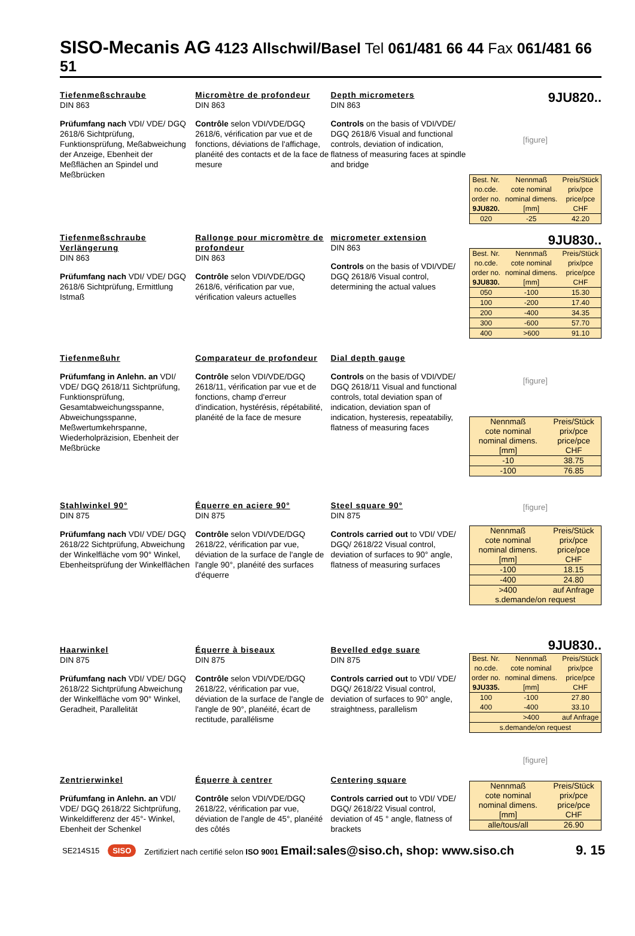SISO-Mecanis AG 4123 Allschwil/Basel Tel 061/481 66 44 Fax 061/481 66 51
Tiefenmeßschraube
DIN 863
Prüfumfang nach VDI/ VDE/ DGQ 2618/6 Sichtprüfung, Funktionsprüfung, Meßabweichung der Anzeige, Ebenheit der Meßflächen an Spindel und Meßbrücken
Micromètre de profondeur
DIN 863
Contrôle selon VDI/VDE/DGQ 2618/6, vérification par vue et de fonctions, déviations de l'affichage, planéité des contacts et de la face de mesure
Depth micrometers
DIN 863
Controls on the basis of VDI/VDE/ DGQ 2618/6 Visual and functional controls, deviation of indication, flatness of measuring faces at spindle and bridge
9JU820..
[figure]
| Best. Nr. no.cde. order no. 9JU820. | Nennmaß cote nominal nominal dimens. [mm] | Preis/Stück prix/pce price/pce CHF |
| 020 | -25 | 42.20 |
Tiefenmeßschraube Verlängerung
DIN 863
Prüfumfang nach VDI/ VDE/ DGQ 2618/6 Sichtprüfung, Ermittlung Istmaß
Rallonge pour micromètre de profondeur
DIN 863
Contrôle selon VDI/VDE/DGQ 2618/6, vérification par vue, vérification valeurs actuelles
micrometer extension
DIN 863
Controls on the basis of VDI/VDE/ DGQ 2618/6 Visual control, determining the actual values
9JU830..
| Best. Nr. no.cde. order no. 9JU830. | Nennmaß cote nominal nominal dimens. [mm] | Preis/Stück prix/pce price/pce CHF |
| 050 | -100 | 15.30 |
| 100 | -200 | 17.40 |
| 200 | -400 | 34.35 |
| 300 | -600 | 57.70 |
| 400 | >600 | 91.10 |
Tiefenmeßuhr
Prüfumfang in Anlehn. an VDI/ VDE/ DGQ 2618/11 Sichtprüfung, Funktionsprüfung, Gesamtabweichungsspanne, Abweichungsspanne, Meßwertumkehrspanne, Wiederholpräzision, Ebenheit der Meßbrücke
Comparateur de profondeur
Contrôle selon VDI/VDE/DGQ 2618/11, vérification par vue et de fonctions, champ d'erreur d'indication, hystérésis, répétabilité, planéité de la face de mesure
Dial depth gauge
Controls on the basis of VDI/VDE/ DGQ 2618/11 Visual and functional controls, total deviation span of indication, deviation span of indication, hysteresis, repeatabiliy, flatness of measuring faces
[figure]
| Nennmaß cote nominal nominal dimens. [mm] | Preis/Stück prix/pce price/pce CHF |
| -10 | 38.75 |
| -100 | 76.85 |
Stahlwinkel 90°
DIN 875
Prüfumfang nach VDI/ VDE/ DGQ 2618/22 Sichtprüfung, Abweichung der Winkelfläche vom 90° Winkel, Ebenheitsprüfung der Winkelflächen
Équerre en aciere 90°
DIN 875
Contrôle selon VDI/VDE/DGQ 2618/22, vérification par vue, déviation de la surface de l'angle de l'angle 90°, planéité des surfaces d'équerre
Steel square 90°
DIN 875
Controls carried out to VDI/ VDE/ DGQ/ 2618/22 Visual control, deviation of surfaces to 90° angle, flatness of measuring surfaces
[figure]
| Nennmaß cote nominal nominal dimens. [mm] | Preis/Stück prix/pce price/pce CHF |
| -100 | 18.15 |
| -400 | 24.80 |
| >400 | auf Anfrage |
| s.demande/on request | |
Haarwinkel
DIN 875
Prüfumfang nach VDI/ VDE/ DGQ 2618/22 Sichtprüfung Abweichung der Winkelfläche vom 90° Winkel, Geradheit, Parallelität
Équerre à biseaux
DIN 875
Contrôle selon VDI/VDE/DGQ 2618/22, vérification par vue, déviation de la surface de l'angle de l'angle de 90°, planéité, écart de rectitude, parallélisme
Bevelled edge suare
DIN 875
Controls carried out to VDI/ VDE/ DGQ/ 2618/22 Visual control, deviation of surfaces to 90° angle, straightness, parallelism
9JU830..
| Best. Nr. no.cde. order no. 9JU335. | Nennmaß cote nominal nominal dimens. [mm] | Preis/Stück prix/pce price/pce CHF |
| 100 | -100 | 27.80 |
| 400 | -400 | 33.10 |
| | >400 | auf Anfrage |
| s.demande/on request | | |
Zentrierwinkel
Prüfumfang in Anlehn. an VDI/ VDE/ DGQ 2618/22 Sichtprüfung, Winkeldifferenz der 45°- Winkel, Ebenheit der Schenkel
Équerre à centrer
Contrôle selon VDI/VDE/DGQ 2618/22, vérification par vue, déviation de l'angle de 45°, planéité des côtés
Centering square
Controls carried out to VDI/ VDE/ DGQ/ 2618/22 Visual control, deviation of 45 ° angle, flatness of brackets
[figure]
| Nennmaß cote nominal nominal dimens. [mm] | Preis/Stück prix/pce price/pce CHF |
| alle/tous/all | 26.90 |
SE214S15 SISO Zertifiziert nach certifié selon ISO 9001 Email:sales@siso.ch, shop: www.siso.ch 9. 15